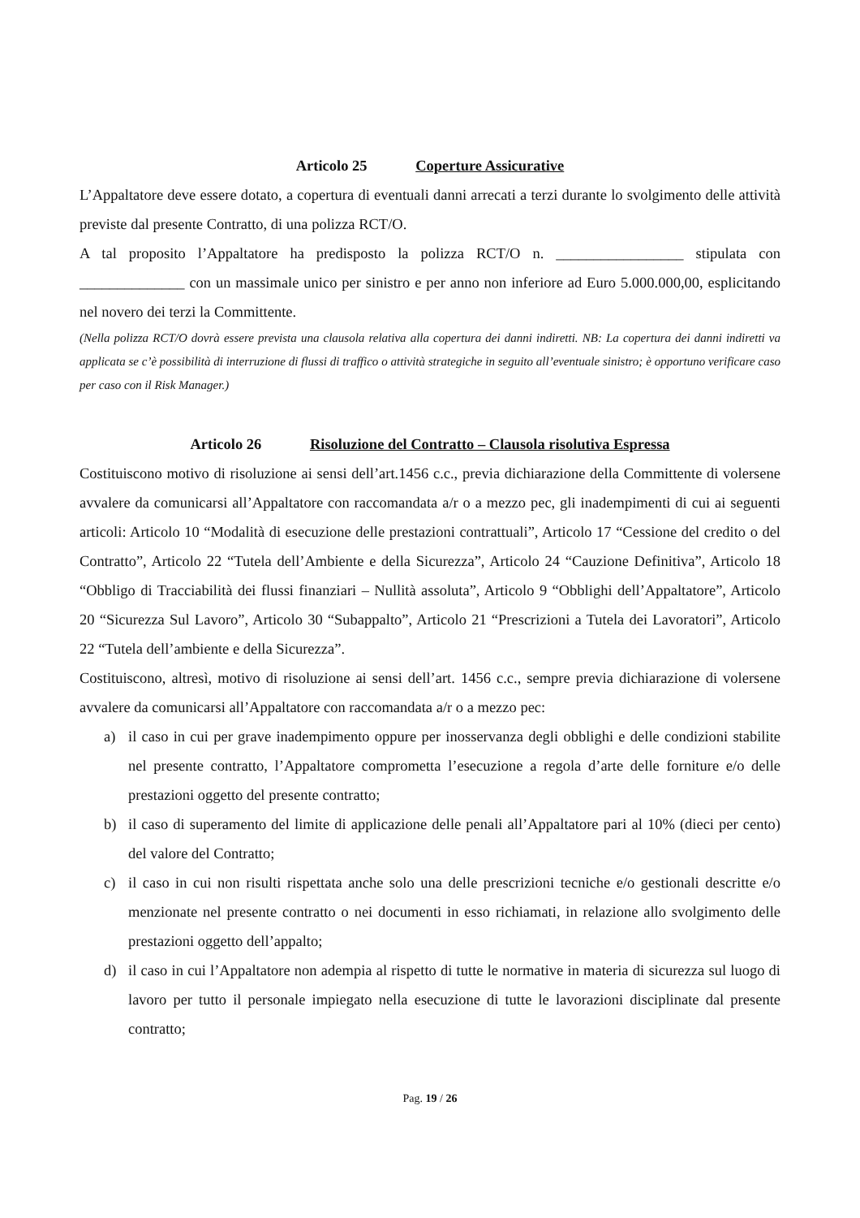Articolo 25 Coperture Assicurative
L’Appaltatore deve essere dotato, a copertura di eventuali danni arrecati a terzi durante lo svolgimento delle attività previste dal presente Contratto, di una polizza RCT/O.
A tal proposito l’Appaltatore ha predisposto la polizza RCT/O n. _________________ stipulata con ______________ con un massimale unico per sinistro e per anno non inferiore ad Euro 5.000.000,00, esplicitando nel novero dei terzi la Committente.
(Nella polizza RCT/O dovrà essere prevista una clausola relativa alla copertura dei danni indiretti. NB: La copertura dei danni indiretti va applicata se c’è possibilità di interruzione di flussi di traffico o attività strategiche in seguito all’eventuale sinistro; è opportuno verificare caso per caso con il Risk Manager.)
Articolo 26 Risoluzione del Contratto – Clausola risolutiva Espressa
Costituiscono motivo di risoluzione ai sensi dell’art.1456 c.c., previa dichiarazione della Committente di volersene avvalere da comunicarsi all’Appaltatore con raccomandata a/r o a mezzo pec, gli inadempimenti di cui ai seguenti articoli: Articolo 10 “Modalità di esecuzione delle prestazioni contrattuali”, Articolo 17 “Cessione del credito o del Contratto”, Articolo 22 “Tutela dell’Ambiente e della Sicurezza”, Articolo 24 “Cauzione Definitiva”, Articolo 18 “Obbligo di Tracciabilità dei flussi finanziari – Nullità assoluta”, Articolo 9 “Obblighi dell’Appaltatore”, Articolo 20 “Sicurezza Sul Lavoro”, Articolo 30 “Subappalto”, Articolo 21 “Prescrizioni a Tutela dei Lavoratori”, Articolo 22 “Tutela dell’ambiente e della Sicurezza”.
Costituiscono, altresì, motivo di risoluzione ai sensi dell’art. 1456 c.c., sempre previa dichiarazione di volersene avvalere da comunicarsi all’Appaltatore con raccomandata a/r o a mezzo pec:
a) il caso in cui per grave inadempimento oppure per inosservanza degli obblighi e delle condizioni stabilite nel presente contratto, l’Appaltatore comprometta l’esecuzione a regola d’arte delle forniture e/o delle prestazioni oggetto del presente contratto;
b) il caso di superamento del limite di applicazione delle penali all’Appaltatore pari al 10% (dieci per cento) del valore del Contratto;
c) il caso in cui non risulti rispettata anche solo una delle prescrizioni tecniche e/o gestionali descritte e/o menzionate nel presente contratto o nei documenti in esso richiamati, in relazione allo svolgimento delle prestazioni oggetto dell’appalto;
d) il caso in cui l’Appaltatore non adempia al rispetto di tutte le normative in materia di sicurezza sul luogo di lavoro per tutto il personale impiegato nella esecuzione di tutte le lavorazioni disciplinate dal presente contratto;
Pag. 19 / 26